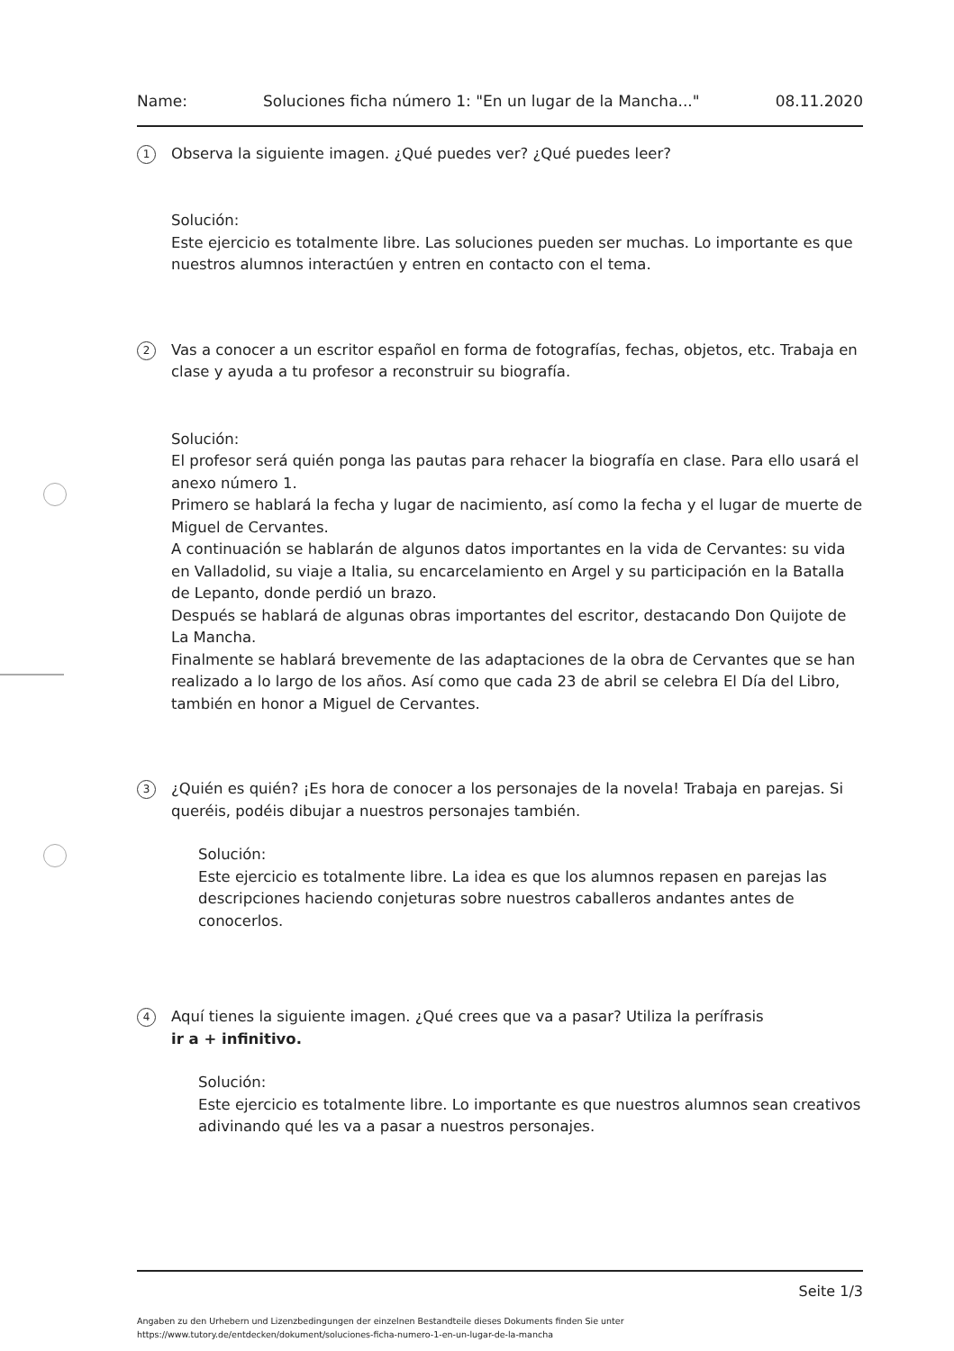Name: Soluciones ficha número 1: "En un lugar de la Mancha..." 08.11.2020
1
Observa la siguiente imagen. ¿Qué puedes ver? ¿Qué puedes leer?
Solución:
Este ejercicio es totalmente libre. Las soluciones pueden ser muchas. Lo importante es que nuestros alumnos interactúen y entren en contacto con el tema.
2
Vas a conocer a un escritor español en forma de fotografías, fechas, objetos, etc. Trabaja en clase y ayuda a tu profesor a reconstruir su biografía.
Solución:
El profesor será quién ponga las pautas para rehacer la biografía en clase. Para ello usará el anexo número 1.
Primero se hablará la fecha y lugar de nacimiento, así como la fecha y el lugar de muerte de Miguel de Cervantes.
A continuación se hablarán de algunos datos importantes en la vida de Cervantes: su vida en Valladolid, su viaje a Italia, su encarcelamiento en Argel y su participación en la Batalla de Lepanto, donde perdió un brazo.
Después se hablará de algunas obras importantes del escritor, destacando Don Quijote de La Mancha.
Finalmente se hablará brevemente de las adaptaciones de la obra de Cervantes que se han realizado a lo largo de los años. Así como que cada 23 de abril se celebra El Día del Libro, también en honor a Miguel de Cervantes.
3
¿Quién es quién? ¡Es hora de conocer a los personajes de la novela! Trabaja en parejas. Si queréis, podéis dibujar a nuestros personajes también.
Solución:
Este ejercicio es totalmente libre. La idea es que los alumnos repasen en parejas las descripciones haciendo conjeturas sobre nuestros caballeros andantes antes de conocerlos.
4
Aquí tienes la siguiente imagen. ¿Qué crees que va a pasar? Utiliza la perífrasis
ir a + infinitivo.
Solución:
Este ejercicio es totalmente libre. Lo importante es que nuestros alumnos sean creativos adivinando qué les va a pasar a nuestros personajes.
Seite 1/3
Angaben zu den Urhebern und Lizenzbedingungen der einzelnen Bestandteile dieses Dokuments finden Sie unter
https://www.tutory.de/entdecken/dokument/soluciones-ficha-numero-1-en-un-lugar-de-la-mancha